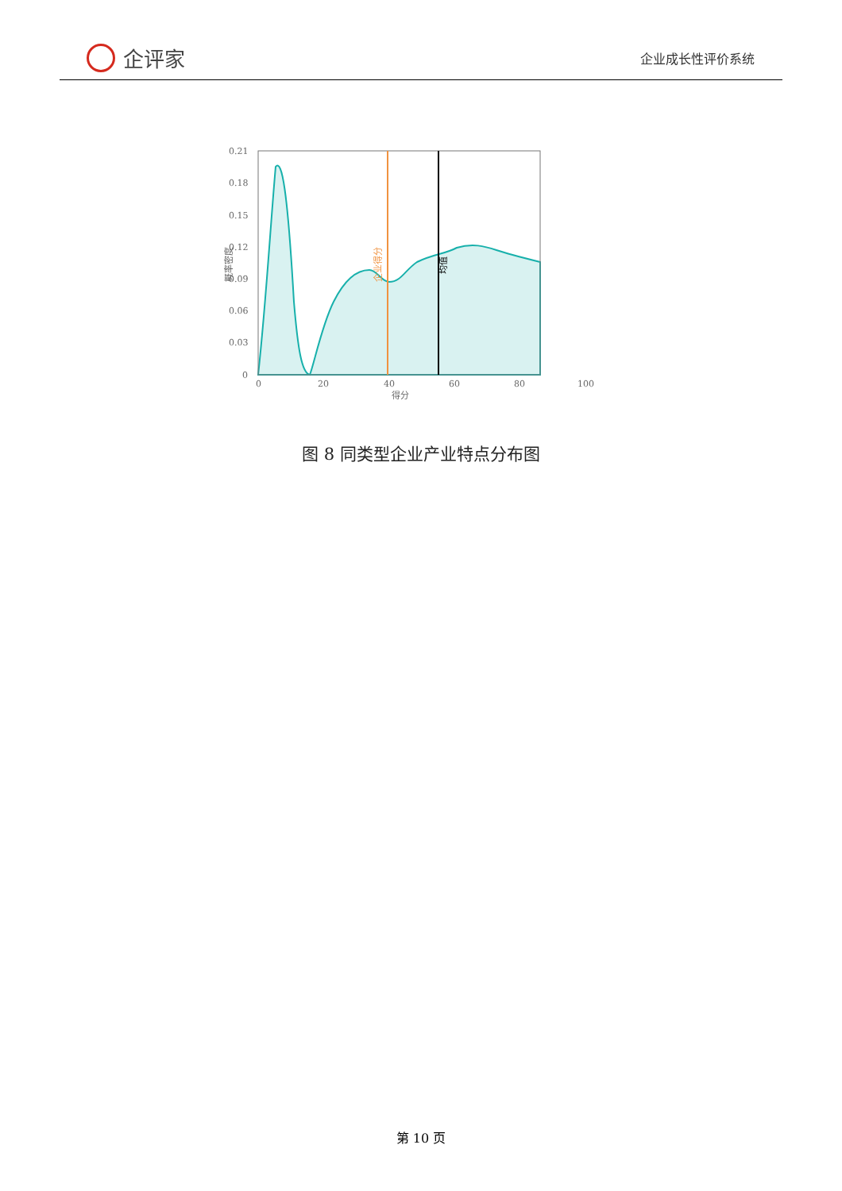企评家
企业成长性评价系统
0.21
0.18
0.15
0.12
0.09
0.06
0.03
0
0
20
40
60
80
100
得分
概率密度
企业得分
均值
图 8 同类型企业产业特点分布图
第 10 页